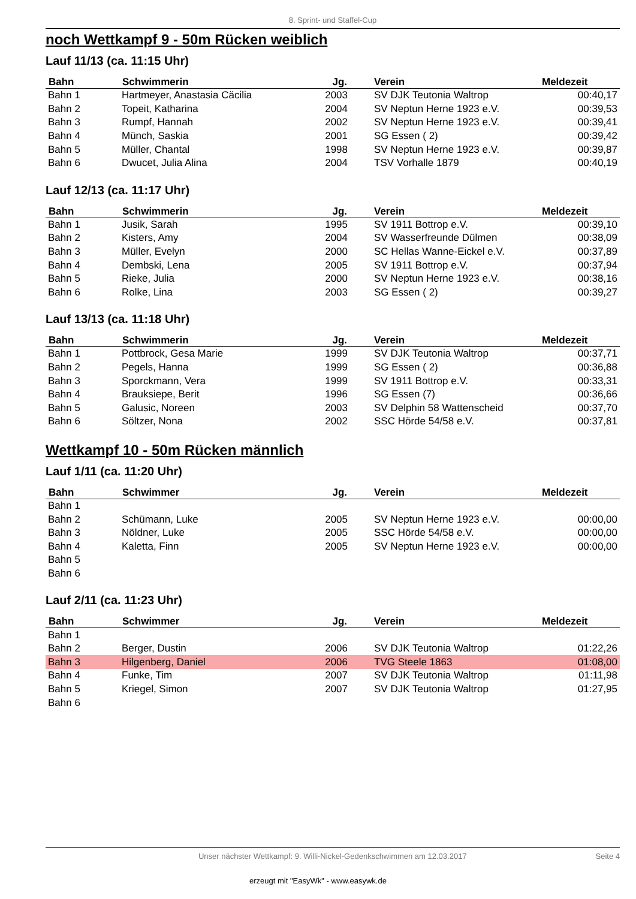8. Sprint- und Staffel-Cup
noch Wettkampf 9 - 50m Rücken weiblich
Lauf 11/13 (ca. 11:15 Uhr)
| Bahn | Schwimmerin | Jg. | Verein | Meldezeit |
| --- | --- | --- | --- | --- |
| Bahn 1 | Hartmeyer, Anastasia Cäcilia | 2003 | SV DJK Teutonia Waltrop | 00:40,17 |
| Bahn 2 | Topeit, Katharina | 2004 | SV Neptun Herne 1923 e.V. | 00:39,53 |
| Bahn 3 | Rumpf, Hannah | 2002 | SV Neptun Herne 1923 e.V. | 00:39,41 |
| Bahn 4 | Münch, Saskia | 2001 | SG Essen ( 2) | 00:39,42 |
| Bahn 5 | Müller, Chantal | 1998 | SV Neptun Herne 1923 e.V. | 00:39,87 |
| Bahn 6 | Dwucet, Julia Alina | 2004 | TSV Vorhalle 1879 | 00:40,19 |
Lauf 12/13 (ca. 11:17 Uhr)
| Bahn | Schwimmerin | Jg. | Verein | Meldezeit |
| --- | --- | --- | --- | --- |
| Bahn 1 | Jusik, Sarah | 1995 | SV 1911 Bottrop e.V. | 00:39,10 |
| Bahn 2 | Kisters, Amy | 2004 | SV Wasserfreunde Dülmen | 00:38,09 |
| Bahn 3 | Müller, Evelyn | 2000 | SC Hellas Wanne-Eickel e.V. | 00:37,89 |
| Bahn 4 | Dembski, Lena | 2005 | SV 1911 Bottrop e.V. | 00:37,94 |
| Bahn 5 | Rieke, Julia | 2000 | SV Neptun Herne 1923 e.V. | 00:38,16 |
| Bahn 6 | Rolke, Lina | 2003 | SG Essen ( 2) | 00:39,27 |
Lauf 13/13 (ca. 11:18 Uhr)
| Bahn | Schwimmerin | Jg. | Verein | Meldezeit |
| --- | --- | --- | --- | --- |
| Bahn 1 | Pottbrock, Gesa Marie | 1999 | SV DJK Teutonia Waltrop | 00:37,71 |
| Bahn 2 | Pegels, Hanna | 1999 | SG Essen ( 2) | 00:36,88 |
| Bahn 3 | Sporckmann, Vera | 1999 | SV 1911 Bottrop e.V. | 00:33,31 |
| Bahn 4 | Brauksiepe, Berit | 1996 | SG Essen (7) | 00:36,66 |
| Bahn 5 | Galusic, Noreen | 2003 | SV Delphin 58 Wattenscheid | 00:37,70 |
| Bahn 6 | Söltzer, Nona | 2002 | SSC Hörde 54/58 e.V. | 00:37,81 |
Wettkampf 10 - 50m Rücken männlich
Lauf 1/11 (ca. 11:20 Uhr)
| Bahn | Schwimmer | Jg. | Verein | Meldezeit |
| --- | --- | --- | --- | --- |
| Bahn 1 | | | | |
| Bahn 2 | Schümann, Luke | 2005 | SV Neptun Herne 1923 e.V. | 00:00,00 |
| Bahn 3 | Nöldner, Luke | 2005 | SSC Hörde 54/58 e.V. | 00:00,00 |
| Bahn 4 | Kaletta, Finn | 2005 | SV Neptun Herne 1923 e.V. | 00:00,00 |
| Bahn 5 | | | | |
| Bahn 6 | | | | |
Lauf 2/11 (ca. 11:23 Uhr)
| Bahn | Schwimmer | Jg. | Verein | Meldezeit |
| --- | --- | --- | --- | --- |
| Bahn 1 | | | | |
| Bahn 2 | Berger, Dustin | 2006 | SV DJK Teutonia Waltrop | 01:22,26 |
| Bahn 3 | Hilgenberg, Daniel | 2006 | TVG Steele 1863 | 01:08,00 |
| Bahn 4 | Funke, Tim | 2007 | SV DJK Teutonia Waltrop | 01:11,98 |
| Bahn 5 | Kriegel, Simon | 2007 | SV DJK Teutonia Waltrop | 01:27,95 |
| Bahn 6 | | | | |
Unser nächster Wettkampf: 9. Willi-Nickel-Gedenkschwimmen am 12.03.2017 Seite 4
erzeugt mit "EasyWk" - www.easywk.de